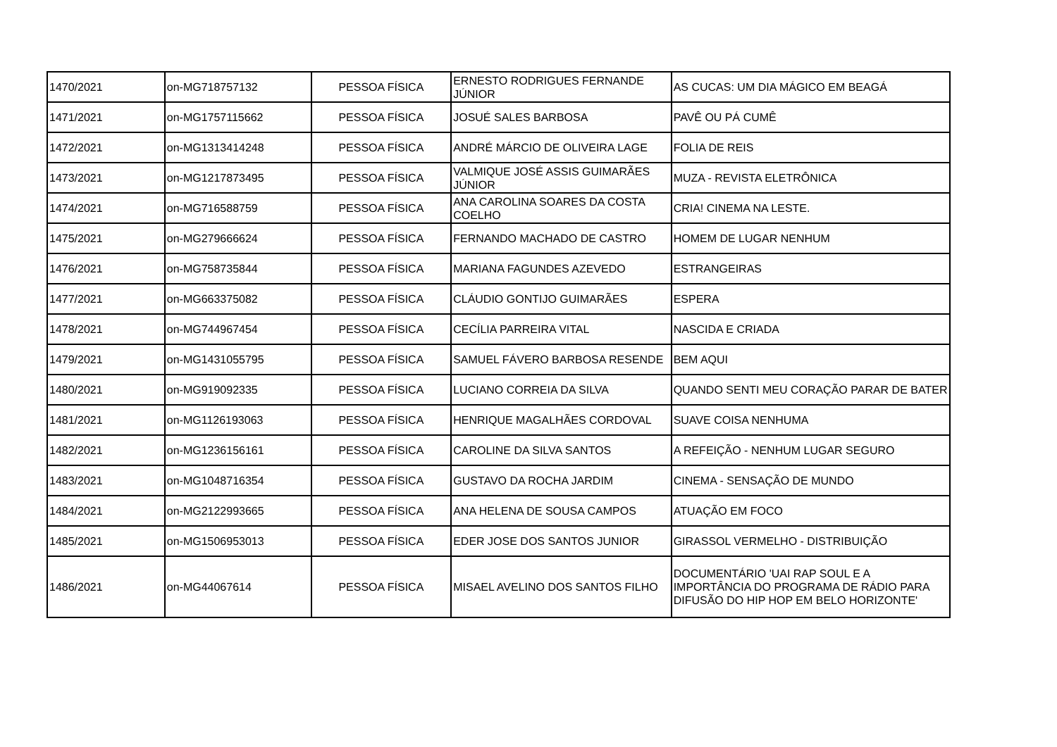| 1470/2021 | on-MG718757132 | PESSOA FÍSICA | ERNESTO RODRIGUES FERNANDE JÚNIOR | AS CUCAS: UM DIA MÁGICO EM BEAGÁ |
| 1471/2021 | on-MG1757115662 | PESSOA FÍSICA | JOSUÉ SALES BARBOSA | PAVÊ OU PÁ CUMÊ |
| 1472/2021 | on-MG1313414248 | PESSOA FÍSICA | ANDRÉ MÁRCIO DE OLIVEIRA LAGE | FOLIA DE REIS |
| 1473/2021 | on-MG1217873495 | PESSOA FÍSICA | VALMIQUE JOSÉ ASSIS GUIMARÃES JÚNIOR | MUZA - REVISTA ELETRÔNICA |
| 1474/2021 | on-MG716588759 | PESSOA FÍSICA | ANA CAROLINA SOARES DA COSTA COELHO | CRIA! CINEMA NA LESTE. |
| 1475/2021 | on-MG279666624 | PESSOA FÍSICA | FERNANDO MACHADO DE CASTRO | HOMEM DE LUGAR NENHUM |
| 1476/2021 | on-MG758735844 | PESSOA FÍSICA | MARIANA FAGUNDES AZEVEDO | ESTRANGEIRAS |
| 1477/2021 | on-MG663375082 | PESSOA FÍSICA | CLÁUDIO GONTIJO GUIMARÃES | ESPERA |
| 1478/2021 | on-MG744967454 | PESSOA FÍSICA | CECÍLIA PARREIRA VITAL | NASCIDA E CRIADA |
| 1479/2021 | on-MG1431055795 | PESSOA FÍSICA | SAMUEL FÁVERO BARBOSA RESENDE | BEM AQUI |
| 1480/2021 | on-MG919092335 | PESSOA FÍSICA | LUCIANO CORREIA DA SILVA | QUANDO SENTI MEU CORAÇÃO PARAR DE BATER |
| 1481/2021 | on-MG1126193063 | PESSOA FÍSICA | HENRIQUE MAGALHÃES CORDOVAL | SUAVE COISA NENHUMA |
| 1482/2021 | on-MG1236156161 | PESSOA FÍSICA | CAROLINE DA SILVA SANTOS | A REFEIÇÃO - NENHUM LUGAR SEGURO |
| 1483/2021 | on-MG1048716354 | PESSOA FÍSICA | GUSTAVO DA ROCHA JARDIM | CINEMA - SENSAÇÃO DE MUNDO |
| 1484/2021 | on-MG2122993665 | PESSOA FÍSICA | ANA HELENA DE SOUSA CAMPOS | ATUAÇÃO EM FOCO |
| 1485/2021 | on-MG1506953013 | PESSOA FÍSICA | EDER JOSE DOS SANTOS JUNIOR | GIRASSOL VERMELHO - DISTRIBUIÇÃO |
| 1486/2021 | on-MG44067614 | PESSOA FÍSICA | MISAEL AVELINO DOS SANTOS FILHO | DOCUMENTÁRIO 'UAI RAP SOUL E A IMPORTÂNCIA DO PROGRAMA DE RÁDIO PARA DIFUSÃO DO HIP HOP EM BELO HORIZONTE' |